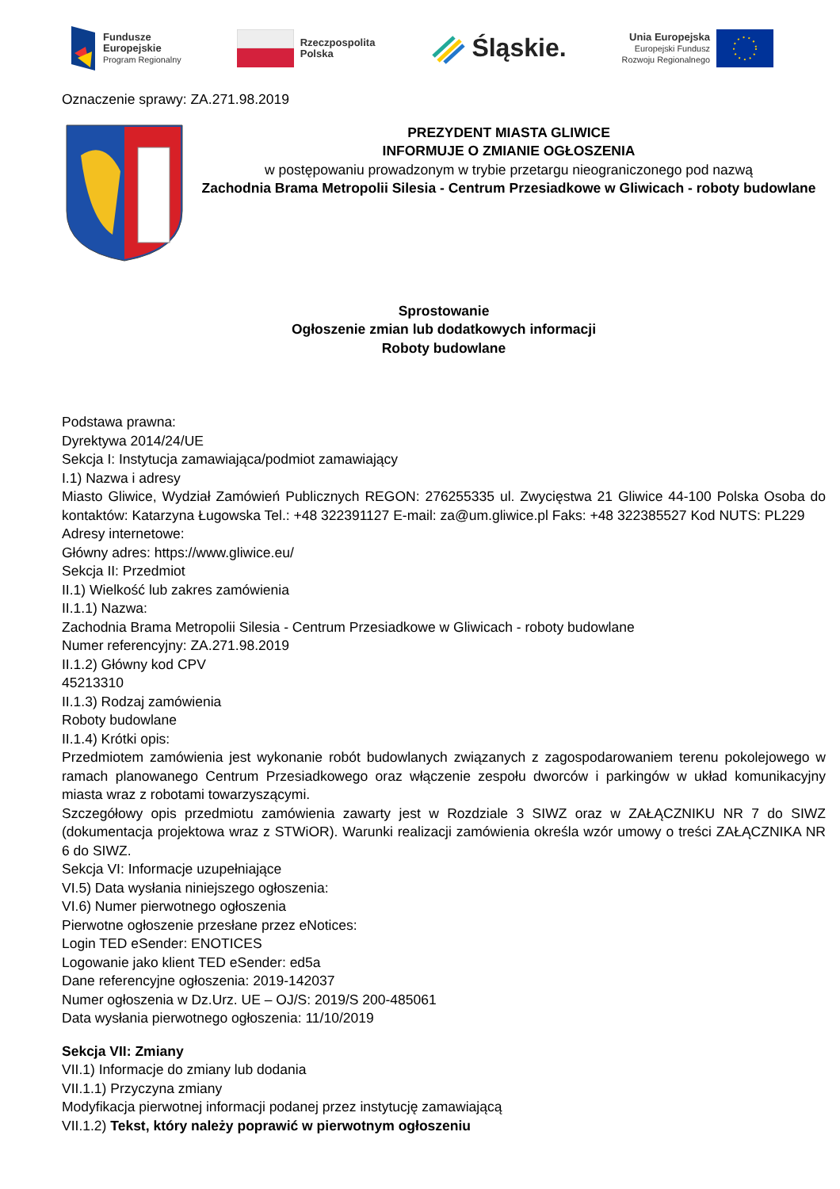Fundusze
Europejskie
Program Regionalny
Rzeczpospolita
Polska
Śląskie.
Unia Europejska
Europejski Fundusz
Rozwoju Regionalnego
Oznaczenie sprawy: ZA.271.98.2019
PREZYDENT MIASTA GLIWICE
INFORMUJE O ZMIANIE OGŁOSZENIA
w postępowaniu prowadzonym w trybie przetargu nieograniczonego pod nazwą
Zachodnia Brama Metropolii Silesia - Centrum Przesiadkowe w Gliwicach - roboty budowlane
Sprostowanie
Ogłoszenie zmian lub dodatkowych informacji
Roboty budowlane
Podstawa prawna:
Dyrektywa 2014/24/UE
Sekcja I: Instytucja zamawiająca/podmiot zamawiający
I.1) Nazwa i adresy
Miasto Gliwice, Wydział Zamówień Publicznych REGON: 276255335 ul. Zwycięstwa 21 Gliwice 44-100 Polska Osoba do kontaktów: Katarzyna Ługowska Tel.: +48 322391127 E-mail: za@um.gliwice.pl Faks: +48 322385527 Kod NUTS: PL229
Adresy internetowe:
Główny adres: https://www.gliwice.eu/
Sekcja II: Przedmiot
II.1) Wielkość lub zakres zamówienia
II.1.1) Nazwa:
Zachodnia Brama Metropolii Silesia - Centrum Przesiadkowe w Gliwicach - roboty budowlane
Numer referencyjny: ZA.271.98.2019
II.1.2) Główny kod CPV
45213310
II.1.3) Rodzaj zamówienia
Roboty budowlane
II.1.4) Krótki opis:
Przedmiotem zamówienia jest wykonanie robót budowlanych związanych z zagospodarowaniem terenu pokolejowego w ramach planowanego Centrum Przesiadkowego oraz włączenie zespołu dworców i parkingów w układ komunikacyjny miasta wraz z robotami towarzyszącymi.
Szczegółowy opis przedmiotu zamówienia zawarty jest w Rozdziale 3 SIWZ oraz w ZAŁĄCZNIKU NR 7 do SIWZ (dokumentacja projektowa wraz z STWiOR). Warunki realizacji zamówienia określa wzór umowy o treści ZAŁĄCZNIKA NR 6 do SIWZ.
Sekcja VI: Informacje uzupełniające
VI.5) Data wysłania niniejszego ogłoszenia:
VI.6) Numer pierwotnego ogłoszenia
Pierwotne ogłoszenie przesłane przez eNotices:
Login TED eSender: ENOTICES
Logowanie jako klient TED eSender: ed5a
Dane referencyjne ogłoszenia: 2019-142037
Numer ogłoszenia w Dz.Urz. UE – OJ/S: 2019/S 200-485061
Data wysłania pierwotnego ogłoszenia: 11/10/2019
Sekcja VII: Zmiany
VII.1) Informacje do zmiany lub dodania
VII.1.1) Przyczyna zmiany
Modyfikacja pierwotnej informacji podanej przez instytucję zamawiającą
VII.1.2) Tekst, który należy poprawić w pierwotnym ogłoszeniu